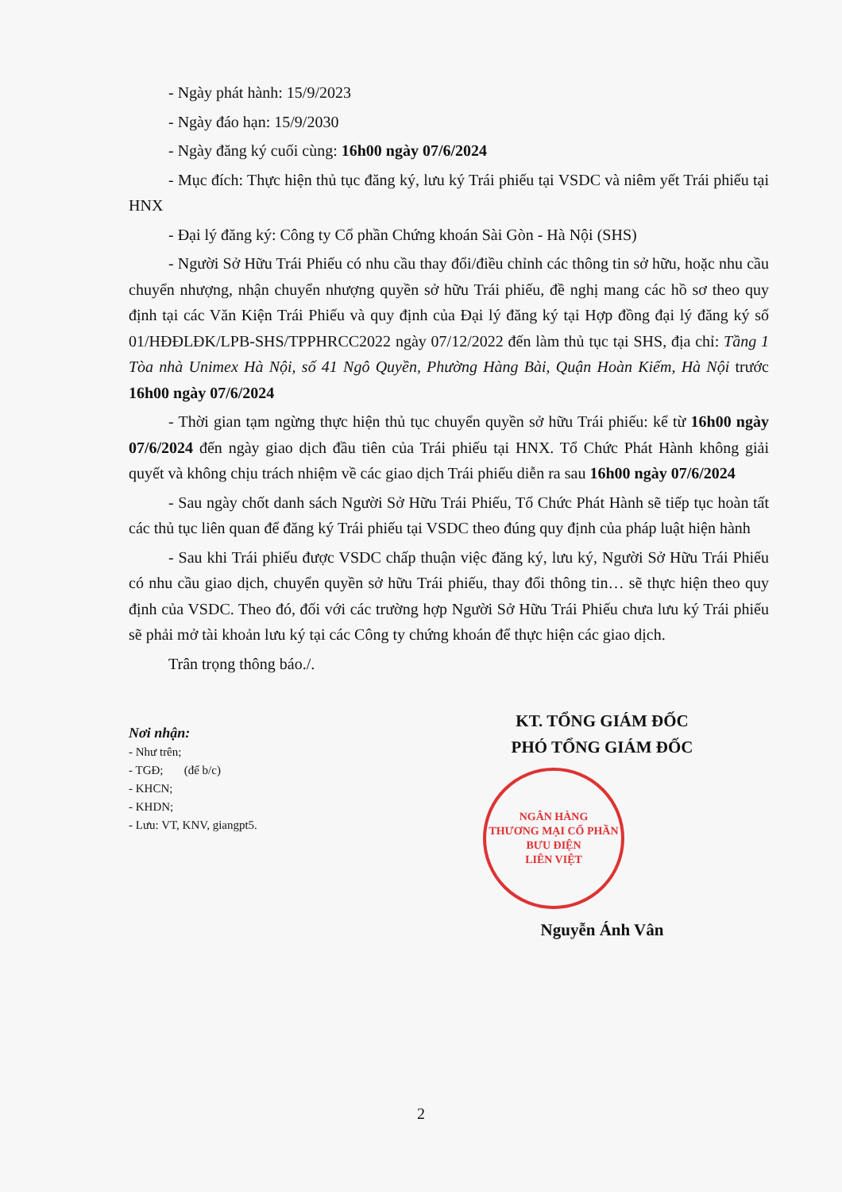- Ngày phát hành: 15/9/2023
- Ngày đáo hạn: 15/9/2030
- Ngày đăng ký cuối cùng: 16h00 ngày 07/6/2024
- Mục đích: Thực hiện thủ tục đăng ký, lưu ký Trái phiếu tại VSDC và niêm yết Trái phiếu tại HNX
- Đại lý đăng ký: Công ty Cổ phần Chứng khoán Sài Gòn - Hà Nội (SHS)
- Người Sở Hữu Trái Phiếu có nhu cầu thay đổi/điều chỉnh các thông tin sở hữu, hoặc nhu cầu chuyển nhượng, nhận chuyển nhượng quyền sở hữu Trái phiếu, đề nghị mang các hồ sơ theo quy định tại các Văn Kiện Trái Phiếu và quy định của Đại lý đăng ký tại Hợp đồng đại lý đăng ký số 01/HĐĐLĐK/LPB-SHS/TPPHRCC2022 ngày 07/12/2022 đến làm thủ tục tại SHS, địa chỉ: Tầng 1 Tòa nhà Unimex Hà Nội, số 41 Ngô Quyền, Phường Hàng Bài, Quận Hoàn Kiếm, Hà Nội trước 16h00 ngày 07/6/2024
- Thời gian tạm ngừng thực hiện thủ tục chuyển quyền sở hữu Trái phiếu: kể từ 16h00 ngày 07/6/2024 đến ngày giao dịch đầu tiên của Trái phiếu tại HNX. Tổ Chức Phát Hành không giải quyết và không chịu trách nhiệm về các giao dịch Trái phiếu diễn ra sau 16h00 ngày 07/6/2024
- Sau ngày chốt danh sách Người Sở Hữu Trái Phiếu, Tổ Chức Phát Hành sẽ tiếp tục hoàn tất các thủ tục liên quan để đăng ký Trái phiếu tại VSDC theo đúng quy định của pháp luật hiện hành
- Sau khi Trái phiếu được VSDC chấp thuận việc đăng ký, lưu ký, Người Sở Hữu Trái Phiếu có nhu cầu giao dịch, chuyển quyền sở hữu Trái phiếu, thay đổi thông tin… sẽ thực hiện theo quy định của VSDC. Theo đó, đối với các trường hợp Người Sở Hữu Trái Phiếu chưa lưu ký Trái phiếu sẽ phải mở tài khoản lưu ký tại các Công ty chứng khoán để thực hiện các giao dịch.
Trân trọng thông báo./.
Nơi nhận:
- Như trên;
- TGĐ; (để b/c)
- KHCN;
- KHDN;
- Lưu: VT, KNV, giangpt5.
KT. TỔNG GIÁM ĐỐC
PHÓ TỔNG GIÁM ĐỐC
NGÂN HÀNG
THƯƠNG MẠI CỔ PHẦN
BƯU ĐIỆN
LIÊN VIỆT
Nguyễn Ánh Vân
2